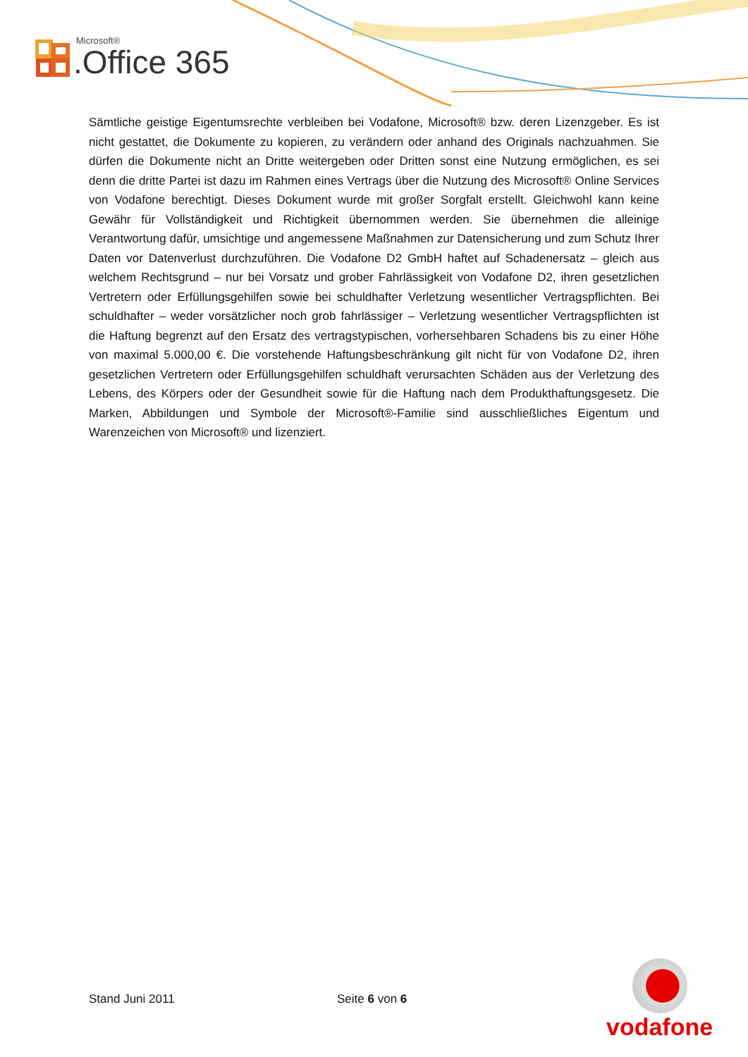Microsoft®
.Office 365
Sämtliche geistige Eigentumsrechte verbleiben bei Vodafone, Microsoft® bzw. deren Lizenzgeber. Es ist nicht gestattet, die Dokumente zu kopieren, zu verändern oder anhand des Originals nachzuahmen. Sie dürfen die Dokumente nicht an Dritte weitergeben oder Dritten sonst eine Nutzung ermöglichen, es sei denn die dritte Partei ist dazu im Rahmen eines Vertrags über die Nutzung des Microsoft® Online Services von Vodafone berechtigt. Dieses Dokument wurde mit großer Sorgfalt erstellt. Gleichwohl kann keine Gewähr für Vollständigkeit und Richtigkeit übernommen werden. Sie übernehmen die alleinige Verantwortung dafür, umsichtige und angemessene Maßnahmen zur Datensicherung und zum Schutz Ihrer Daten vor Datenverlust durchzuführen. Die Vodafone D2 GmbH haftet auf Schadenersatz – gleich aus welchem Rechtsgrund – nur bei Vorsatz und grober Fahrlässigkeit von Vodafone D2, ihren gesetzlichen Vertretern oder Erfüllungsgehilfen sowie bei schuldhafter Verletzung wesentlicher Vertragspflichten. Bei schuldhafter – weder vorsätzlicher noch grob fahrlässiger – Verletzung wesentlicher Vertragspflichten ist die Haftung begrenzt auf den Ersatz des vertragstypischen, vorhersehbaren Schadens bis zu einer Höhe von maximal 5.000,00 €. Die vorstehende Haftungsbeschränkung gilt nicht für von Vodafone D2, ihren gesetzlichen Vertretern oder Erfüllungsgehilfen schuldhaft verursachten Schäden aus der Verletzung des Lebens, des Körpers oder der Gesundheit sowie für die Haftung nach dem Produkthaftungsgesetz. Die Marken, Abbildungen und Symbole der Microsoft®-Familie sind ausschließliches Eigentum und Warenzeichen von Microsoft® und lizenziert.
Stand Juni 2011 Seite 6 von 6
vodafone